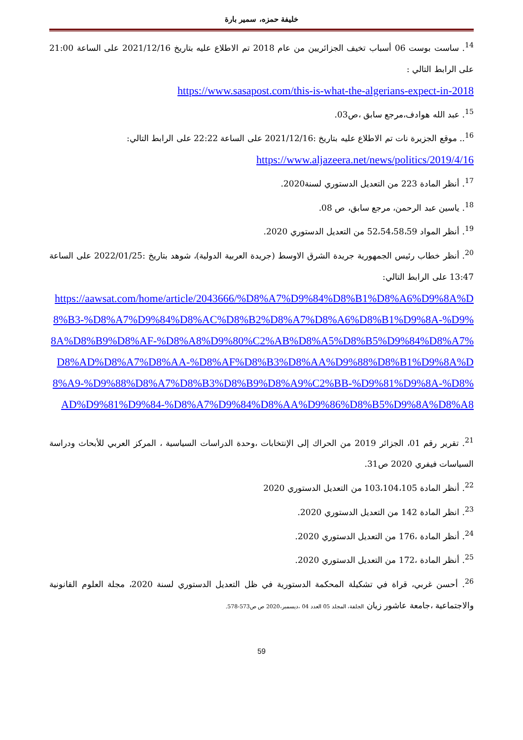خليفة حمزه، سمير بارة
<sup>14</sup>. ساست بوست 06 أسباب تخيف الجزائريين من عام 2018 تم الاطلاع عليه بتاريخ 2021/12/16 على الساعة 21:00 على الرابط التالي :
https://www.sasapost.com/this-is-what-the-algerians-expect-in-2018
<sup>15</sup>. عبد الله هوادف،مرجع سابق ،ص03.
<sup>16</sup>.. موقع الجزيرة نات تم الاطلاع عليه بتاريخ :2021/12/16 على الساعة 22:22 على الرابط التالي:
https://www.aljazeera.net/news/politics/2019/4/16
<sup>17</sup>. أنظر المادة 223 من التعديل الدستوري لسنة2020.
<sup>18</sup>. ياسين عبد الرحمن، مرجع سابق، ص 08.
<sup>19</sup>. أنظر المواد 52،54،58،59 من التعديل الدستوري 2020.
<sup>20</sup>. أنظر خطاب رئيس الجمهورية جريدة الشرق الاوسط (جريدة العربية الدولية)، شوهد بتاريخ :2022/01/25 على الساعة 13:47 على الرابط التالي:
https://aawsat.com/home/article/2043666/%D8%A7%D9%84%D8%B1%D8%A6%D9%8A%D8%B3-%D8%A7%D9%84%D8%AC%D8%B2%D8%A7%D8%A6%D8%B1%D9%8A-%D9%8A%D8%B9%D8%AF-%D8%A8%D9%80%C2%AB%D8%A5%D8%B5%D9%84%D8%A7%D8%AD%D8%A7%D8%AA-%D8%AF%D8%B3%D8%AA%D9%88%D8%B1%D9%8A%D8%A9-%D9%88%D8%A7%D8%B3%D8%B9%D8%A9%C2%BB-%D9%81%D9%8A-%D8%AD%D9%81%D9%84-%D8%A7%D9%84%D8%AA%D9%86%D8%B5%D9%8A%D8%A8
<sup>21</sup>. تقرير رقم 01، الجزائر 2019 من الحراك إلى الإنتخابات ،وحدة الدراسات السياسية ، المركز العربي للأبحاث ودراسة السياسات فيفري 2020 ص31.
<sup>22</sup>. أنظر المادة 103،104،105 من التعديل الدستوري 2020
<sup>23</sup>. انظر المادة 142 من التعديل الدستوري 2020.
<sup>24</sup>. أنظر المادة ،176 من التعديل الدستوري 2020.
<sup>25</sup>. أنظر المادة ،172 من التعديل الدستوري 2020.
<sup>26</sup>. أحسن غربي، قراة في تشكيلة المحكمة الدستورية في ظل التعديل الدستوري لسنة 2020، مجلة العلوم القانونية والاجتماعية ،جامعة عاشور زيان الجلفة، المجلد 05 العدد 04 ،ديسمبر،2020 ص ص573-578.
59